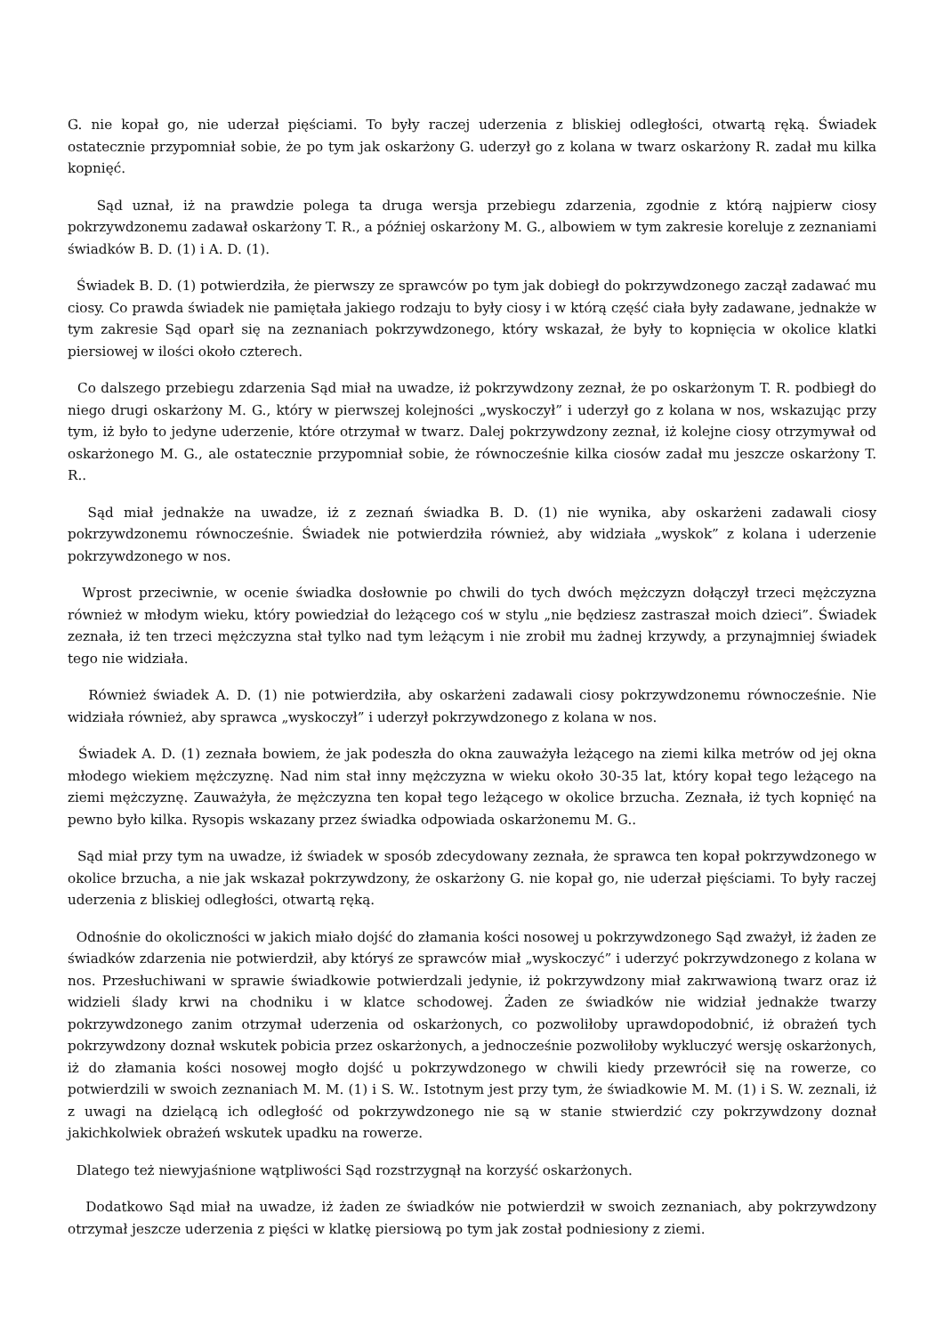G. nie kopał go, nie uderzał pięściami. To były raczej uderzenia z bliskiej odległości, otwartą ręką. Świadek ostatecznie przypomniał sobie, że po tym jak oskarżony G. uderzył go z kolana w twarz oskarżony R. zadał mu kilka kopnięć.
Sąd uznał, iż na prawdzie polega ta druga wersja przebiegu zdarzenia, zgodnie z którą najpierw ciosy pokrzywdzonemu zadawał oskarżony T. R., a później oskarżony M. G., albowiem w tym zakresie koreluje z zeznaniami świadków B. D. (1) i A. D. (1).
Świadek B. D. (1) potwierdziła, że pierwszy ze sprawców po tym jak dobiegł do pokrzywdzonego zaczął zadawać mu ciosy. Co prawda świadek nie pamiętała jakiego rodzaju to były ciosy i w którą część ciała były zadawane, jednakże w tym zakresie Sąd oparł się na zeznaniach pokrzywdzonego, który wskazał, że były to kopnięcia w okolice klatki piersiowej w ilości około czterech.
Co dalszego przebiegu zdarzenia Sąd miał na uwadze, iż pokrzywdzony zeznał, że po oskarżonym T. R. podbiegł do niego drugi oskarżony M. G., który w pierwszej kolejności „wyskoczył” i uderzył go z kolana w nos, wskazując przy tym, iż było to jedyne uderzenie, które otrzymał w twarz. Dalej pokrzywdzony zeznał, iż kolejne ciosy otrzymywał od oskarżonego M. G., ale ostatecznie przypomniał sobie, że równocześnie kilka ciosów zadał mu jeszcze oskarżony T. R..
Sąd miał jednakże na uwadze, iż z zeznań świadka B. D. (1) nie wynika, aby oskarżeni zadawali ciosy pokrzywdzonemu równocześnie. Świadek nie potwierdziła również, aby widziała „wyskok” z kolana i uderzenie pokrzywdzonego w nos.
Wprost przeciwnie, w ocenie świadka dosłownie po chwili do tych dwóch mężczyzn dołączył trzeci mężczyzna również w młodym wieku, który powiedział do leżącego coś w stylu „nie będziesz zastraszał moich dzieci”. Świadek zeznała, iż ten trzeci mężczyzna stał tylko nad tym leżącym i nie zrobił mu żadnej krzywdy, a przynajmniej świadek tego nie widziała.
Również świadek A. D. (1) nie potwierdziła, aby oskarżeni zadawali ciosy pokrzywdzonemu równocześnie. Nie widziała również, aby sprawca „wyskoczył” i uderzył pokrzywdzonego z kolana w nos.
Świadek A. D. (1) zeznała bowiem, że jak podeszła do okna zauważyła leżącego na ziemi kilka metrów od jej okna młodego wiekiem mężczyznę. Nad nim stał inny mężczyzna w wieku około 30-35 lat, który kopał tego leżącego na ziemi mężczyznę. Zauważyła, że mężczyzna ten kopał tego leżącego w okolice brzucha. Zeznała, iż tych kopnięć na pewno było kilka. Rysopis wskazany przez świadka odpowiada oskarżonemu M. G..
Sąd miał przy tym na uwadze, iż świadek w sposób zdecydowany zeznała, że sprawca ten kopał pokrzywdzonego w okolice brzucha, a nie jak wskazał pokrzywdzony, że oskarżony G. nie kopał go, nie uderzał pięściami. To były raczej uderzenia z bliskiej odległości, otwartą ręką.
Odnośnie do okoliczności w jakich miało dojść do złamania kości nosowej u pokrzywdzonego Sąd zważył, iż żaden ze świadków zdarzenia nie potwierdził, aby któryś ze sprawców miał „wyskoczyć” i uderzyć pokrzywdzonego z kolana w nos. Przesłuchiwani w sprawie świadkowie potwierdzali jedynie, iż pokrzywdzony miał zakrwawioną twarz oraz iż widzieli ślady krwi na chodniku i w klatce schodowej. Żaden ze świadków nie widział jednakże twarzy pokrzywdzonego zanim otrzymał uderzenia od oskarżonych, co pozwoliłoby uprawdopodobnić, iż obrażeń tych pokrzywdzony doznał wskutek pobicia przez oskarżonych, a jednocześnie pozwoliłoby wykluczyć wersję oskarżonych, iż do złamania kości nosowej mogło dojść u pokrzywdzonego w chwili kiedy przewrócił się na rowerze, co potwierdzili w swoich zeznaniach M. M. (1) i S. W.. Istotnym jest przy tym, że świadkowie M. M. (1) i S. W. zeznali, iż z uwagi na dzielącą ich odległość od pokrzywdzonego nie są w stanie stwierdzić czy pokrzywdzony doznał jakichkolwiek obrażeń wskutek upadku na rowerze.
Dlatego też niewyjaśnione wątpliwości Sąd rozstrzygnął na korzyść oskarżonych.
Dodatkowo Sąd miał na uwadze, iż żaden ze świadków nie potwierdził w swoich zeznaniach, aby pokrzywdzony otrzymał jeszcze uderzenia z pięści w klatkę piersiową po tym jak został podniesiony z ziemi.